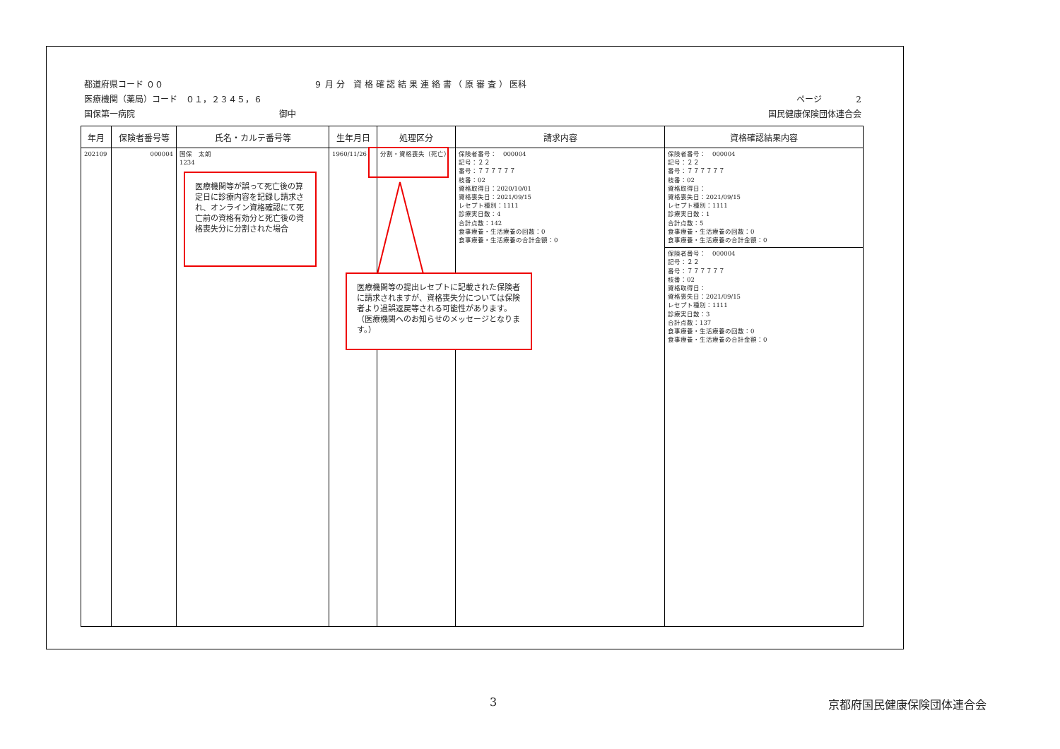都道府県コード ００ ９ 月 分　資 格 確 認 結 果 連 絡 書 （ 原 審 査 ） 医科
医療機関（薬局）コード　０１，２３４５，６ ページ　　　　2
国保第一病院　　　　　　　　　　　　　　　　　御中 国民健康保険団体連合会
| 年月 | 保険者番号等 | 氏名・カルテ番号等 | 生年月日 | 処理区分 | 請求内容 | 資格確認結果内容 |
| --- | --- | --- | --- | --- | --- | --- |
| 202109 | 000004 | 国保 太朗 1234 | 1960/11/26 | 分割・資格喪失（死亡） | 保険者番号： 000004 記号：２２ 番号：７７７７７７ 枝番：02 資格取得日：2020/10/01 資格喪失日：2021/09/15 レセプト種別：1111 診療実日数：4 合計点数：142 食事療養・生活療養の回数：0 食事療養・生活療養の合計金額：0 | 保険者番号： 000004 記号：２２ 番号：７７７７７７ 枝番：02 資格取得日： 資格喪失日：2021/09/15 レセプト種別：1111 診療実日数：1 合計点数：5 食事療養・生活療養の回数：0 食事療養・生活療養の合計金額：0 保険者番号： 000004 記号：２２ 番号：７７７７７７ 枝番：02 資格取得日： 資格喪失日：2021/09/15 レセプト種別：1111 診療実日数：3 合計点数：137 食事療養・生活療養の回数：0 食事療養・生活療養の合計金額：0 |
医療機関等が誤って死亡後の算定日に診療内容を記録し請求され、オンライン資格確認にて死亡前の資格有効分と死亡後の資格喪失分に分割された場合
医療機関等の提出レセプトに記載された保険者に請求されますが、資格喪失分については保険者より過誤返戻等される可能性があります。
（医療機関へのお知らせのメッセージとなります。）
3 京都府国民健康保険団体連合会